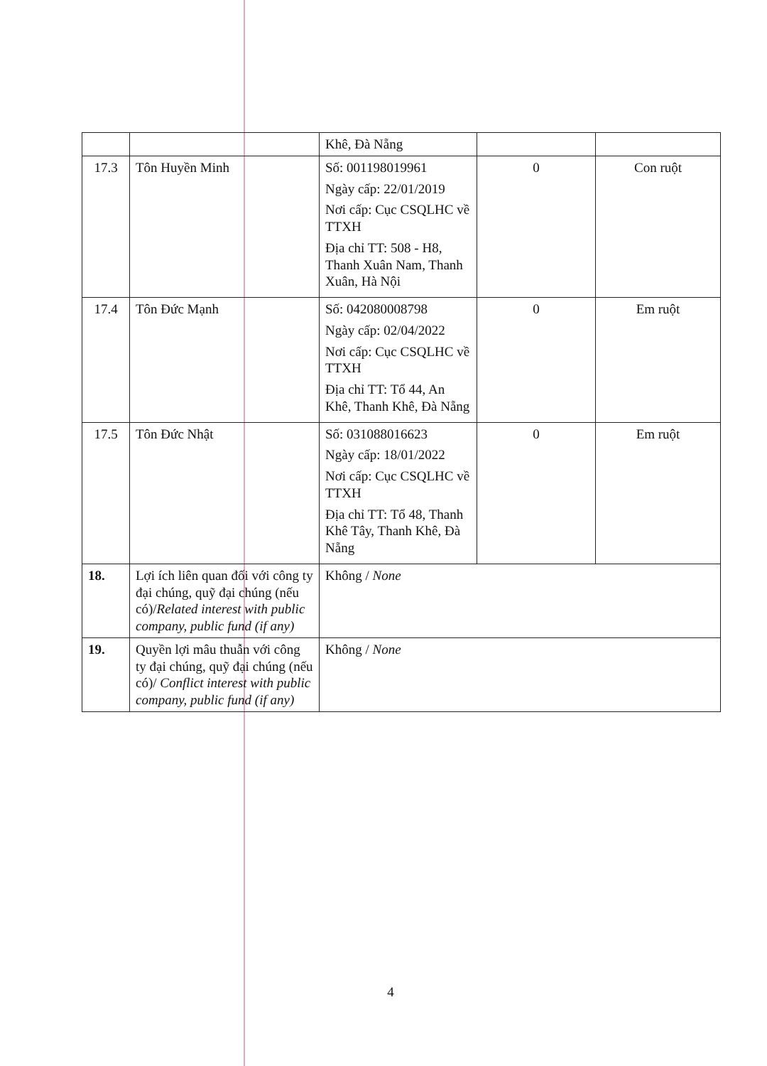| | | Khê, Đà Nẵng | | |
| 17.3 | Tôn Huyền Minh | Số: 001198019961 Ngày cấp: 22/01/2019 Nơi cấp: Cục CSQLHC về TTXH Địa chỉ TT: 508 - H8, Thanh Xuân Nam, Thanh Xuân, Hà Nội | 0 | Con ruột |
| 17.4 | Tôn Đức Mạnh | Số: 042080008798 Ngày cấp: 02/04/2022 Nơi cấp: Cục CSQLHC về TTXH Địa chỉ TT: Tổ 44, An Khê, Thanh Khê, Đà Nẵng | 0 | Em ruột |
| 17.5 | Tôn Đức Nhật | Số: 031088016623 Ngày cấp: 18/01/2022 Nơi cấp: Cục CSQLHC về TTXH Địa chỉ TT: Tổ 48, Thanh Khê Tây, Thanh Khê, Đà Nẵng | 0 | Em ruột |
| 18. | Lợi ích liên quan đối với công ty đại chúng, quỹ đại chúng (nếu có)/ Related interest with public company, public fund (if any) | Không / None | | |
| 19. | Quyền lợi mâu thuẫn với công ty đại chúng, quỹ đại chúng (nếu có)/ Conflict interest with public company, public fund (if any) | Không / None | | |
4